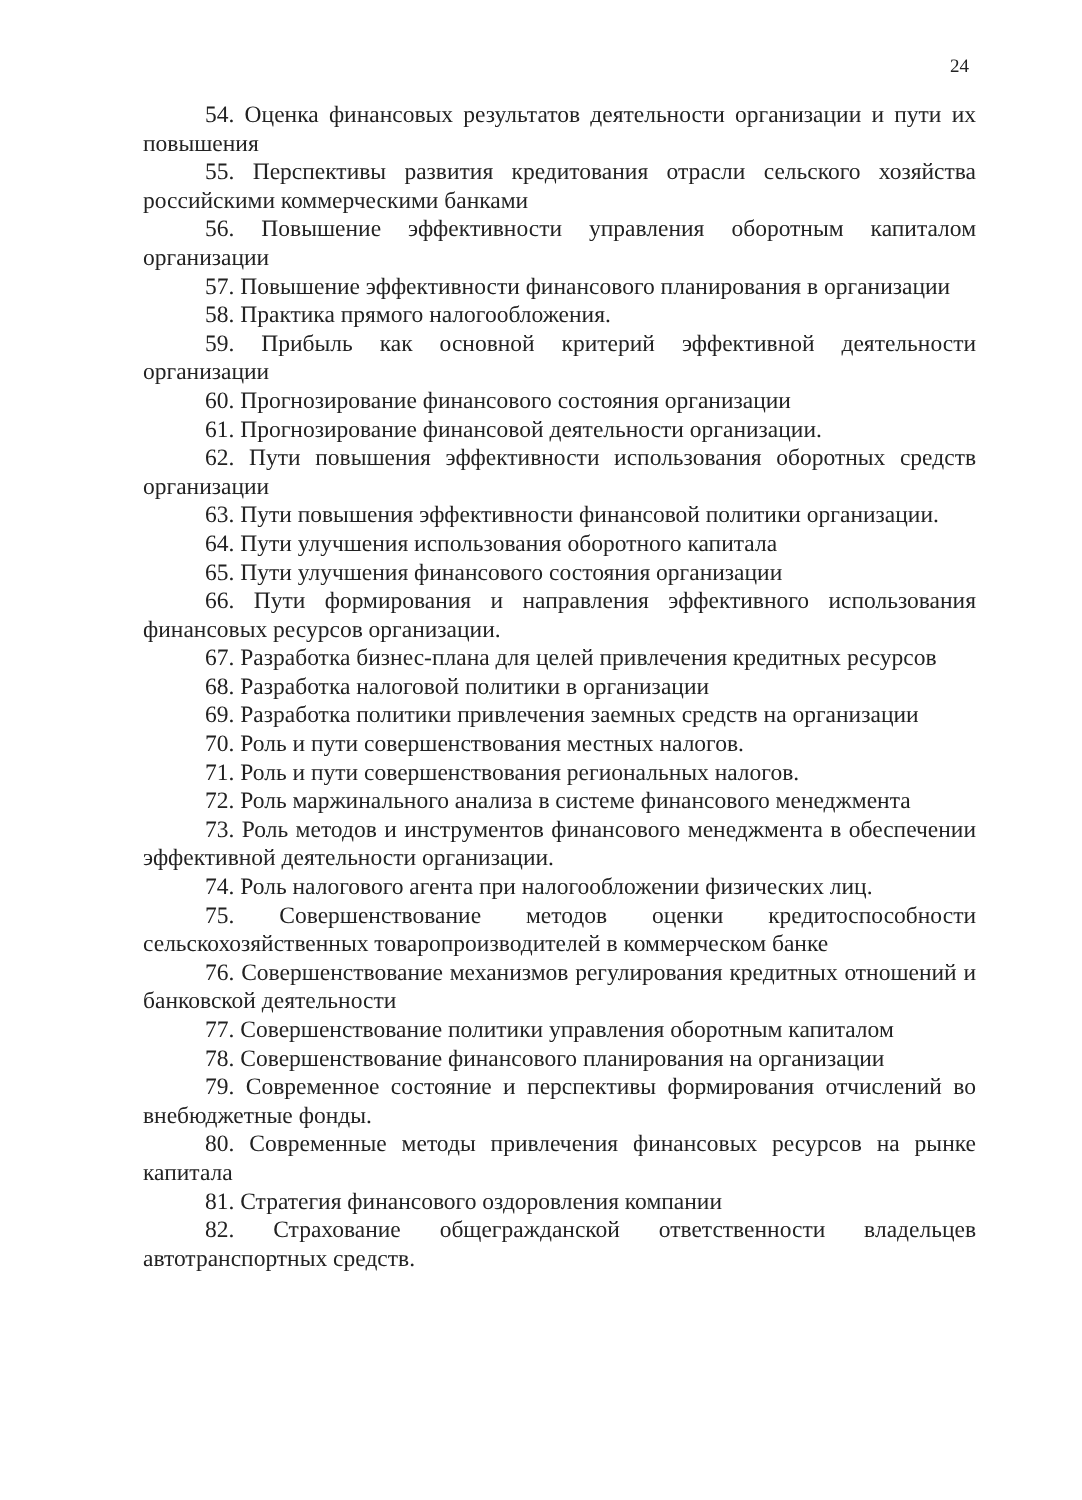24
54. Оценка финансовых результатов деятельности организации и пути их повышения
55. Перспективы развития кредитования отрасли сельского хозяйства российскими коммерческими банками
56. Повышение эффективности управления оборотным капиталом организации
57. Повышение эффективности финансового планирования в организации
58. Практика прямого налогообложения.
59. Прибыль как основной критерий эффективной деятельности организации
60. Прогнозирование финансового состояния организации
61. Прогнозирование финансовой деятельности организации.
62. Пути повышения эффективности использования оборотных средств организации
63. Пути повышения эффективности финансовой политики организации.
64. Пути улучшения использования оборотного капитала
65. Пути улучшения финансового состояния организации
66. Пути формирования и направления эффективного использования финансовых ресурсов организации.
67. Разработка бизнес-плана для целей привлечения кредитных ресурсов
68. Разработка налоговой политики в организации
69. Разработка политики привлечения заемных средств на организации
70. Роль и пути совершенствования местных налогов.
71. Роль и пути совершенствования региональных налогов.
72. Роль маржинального анализа в системе финансового менеджмента
73. Роль методов и инструментов финансового менеджмента в обеспечении эффективной деятельности организации.
74. Роль налогового агента при налогообложении физических лиц.
75. Совершенствование методов оценки кредитоспособности сельскохозяйственных товаропроизводителей в коммерческом банке
76. Совершенствование механизмов регулирования кредитных отношений и банковской деятельности
77. Совершенствование политики управления оборотным капиталом
78. Совершенствование финансового планирования на организации
79. Современное состояние и перспективы формирования отчислений во внебюджетные фонды.
80. Современные методы привлечения финансовых ресурсов на рынке капитала
81. Стратегия финансового оздоровления компании
82. Страхование общегражданской ответственности владельцев автотранспортных средств.